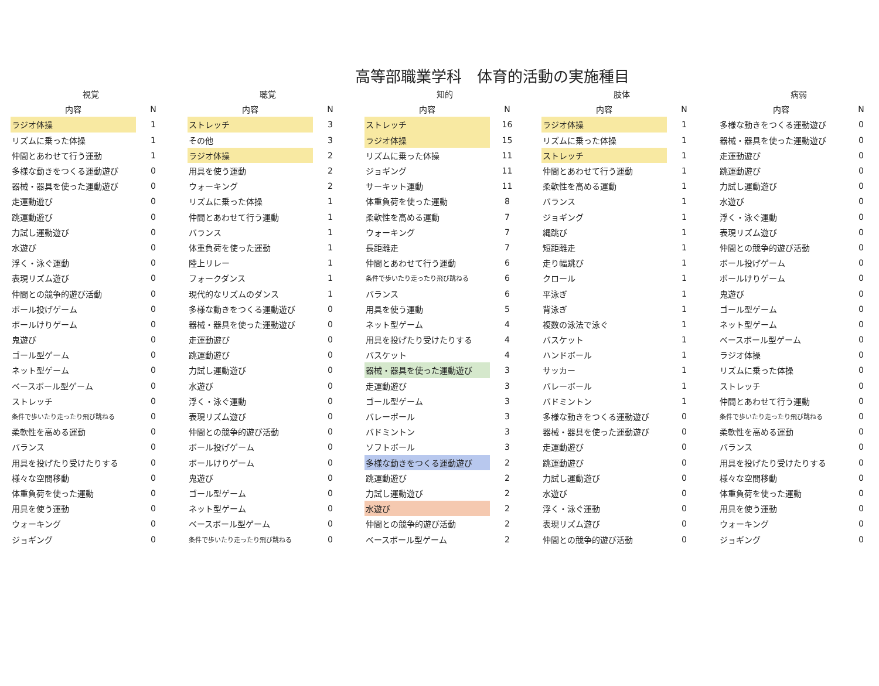高等部職業学科　体育的活動の実施種目
| 視覚 | | | 聴覚 | | | 知的 | | | 肢体 | | | 病弱 | |
| 内容 | N | | 内容 | N | | 内容 | N | | 内容 | N | | 内容 | N |
| ラジオ体操 | 1 | | ストレッチ | 3 | | ストレッチ | 16 | | ラジオ体操 | 1 | | 多様な動きをつくる運動遊び | 0 |
| リズムに乗った体操 | 1 | | その他 | 3 | | ラジオ体操 | 15 | | リズムに乗った体操 | 1 | | 器械・器具を使った運動遊び | 0 |
| 仲間とあわせて行う運動 | 1 | | ラジオ体操 | 2 | | リズムに乗った体操 | 11 | | ストレッチ | 1 | | 走運動遊び | 0 |
| 多様な動きをつくる運動遊び | 0 | | 用具を使う運動 | 2 | | ジョギング | 11 | | 仲間とあわせて行う運動 | 1 | | 跳運動遊び | 0 |
| 器械・器具を使った運動遊び | 0 | | ウォーキング | 2 | | サーキット運動 | 11 | | 柔軟性を高める運動 | 1 | | 力試し運動遊び | 0 |
| 走運動遊び | 0 | | リズムに乗った体操 | 1 | | 体重負荷を使った運動 | 8 | | バランス | 1 | | 水遊び | 0 |
| 跳運動遊び | 0 | | 仲間とあわせて行う運動 | 1 | | 柔軟性を高める運動 | 7 | | ジョギング | 1 | | 浮く・泳ぐ運動 | 0 |
| 力試し運動遊び | 0 | | バランス | 1 | | ウォーキング | 7 | | 縄跳び | 1 | | 表現リズム遊び | 0 |
| 水遊び | 0 | | 体重負荷を使った運動 | 1 | | 長距離走 | 7 | | 短距離走 | 1 | | 仲間との競争的遊び活動 | 0 |
| 浮く・泳ぐ運動 | 0 | | 陸上リレー | 1 | | 仲間とあわせて行う運動 | 6 | | 走り幅跳び | 1 | | ボール投げゲーム | 0 |
| 表現リズム遊び | 0 | | フォークダンス | 1 | | 条件で歩いたり走ったり飛び跳ねる | 6 | | クロール | 1 | | ボールけりゲーム | 0 |
| 仲間との競争的遊び活動 | 0 | | 現代的なリズムのダンス | 1 | | バランス | 6 | | 平泳ぎ | 1 | | 鬼遊び | 0 |
| ボール投げゲーム | 0 | | 多様な動きをつくる運動遊び | 0 | | 用具を使う運動 | 5 | | 背泳ぎ | 1 | | ゴール型ゲーム | 0 |
| ボールけりゲーム | 0 | | 器械・器具を使った運動遊び | 0 | | ネット型ゲーム | 4 | | 複数の泳法で泳ぐ | 1 | | ネット型ゲーム | 0 |
| 鬼遊び | 0 | | 走運動遊び | 0 | | 用具を投げたり受けたりする | 4 | | バスケット | 1 | | ベースボール型ゲーム | 0 |
| ゴール型ゲーム | 0 | | 跳運動遊び | 0 | | バスケット | 4 | | ハンドボール | 1 | | ラジオ体操 | 0 |
| ネット型ゲーム | 0 | | 力試し運動遊び | 0 | | 器械・器具を使った運動遊び | 3 | | サッカー | 1 | | リズムに乗った体操 | 0 |
| ベースボール型ゲーム | 0 | | 水遊び | 0 | | 走運動遊び | 3 | | バレーボール | 1 | | ストレッチ | 0 |
| ストレッチ | 0 | | 浮く・泳ぐ運動 | 0 | | ゴール型ゲーム | 3 | | バドミントン | 1 | | 仲間とあわせて行う運動 | 0 |
| 条件で歩いたり走ったり飛び跳ねる | 0 | | 表現リズム遊び | 0 | | バレーボール | 3 | | 多様な動きをつくる運動遊び | 0 | | 条件で歩いたり走ったり飛び跳ねる | 0 |
| 柔軟性を高める運動 | 0 | | 仲間との競争的遊び活動 | 0 | | バドミントン | 3 | | 器械・器具を使った運動遊び | 0 | | 柔軟性を高める運動 | 0 |
| バランス | 0 | | ボール投げゲーム | 0 | | ソフトボール | 3 | | 走運動遊び | 0 | | バランス | 0 |
| 用具を投げたり受けたりする | 0 | | ボールけりゲーム | 0 | | 多様な動きをつくる運動遊び | 2 | | 跳運動遊び | 0 | | 用具を投げたり受けたりする | 0 |
| 様々な空間移動 | 0 | | 鬼遊び | 0 | | 跳運動遊び | 2 | | 力試し運動遊び | 0 | | 様々な空間移動 | 0 |
| 体重負荷を使った運動 | 0 | | ゴール型ゲーム | 0 | | 力試し運動遊び | 2 | | 水遊び | 0 | | 体重負荷を使った運動 | 0 |
| 用具を使う運動 | 0 | | ネット型ゲーム | 0 | | 水遊び | 2 | | 浮く・泳ぐ運動 | 0 | | 用具を使う運動 | 0 |
| ウォーキング | 0 | | ベースボール型ゲーム | 0 | | 仲間との競争的遊び活動 | 2 | | 表現リズム遊び | 0 | | ウォーキング | 0 |
| ジョギング | 0 | | 条件で歩いたり走ったり飛び跳ねる | 0 | | ベースボール型ゲーム | 2 | | 仲間との競争的遊び活動 | 0 | | ジョギング | 0 |